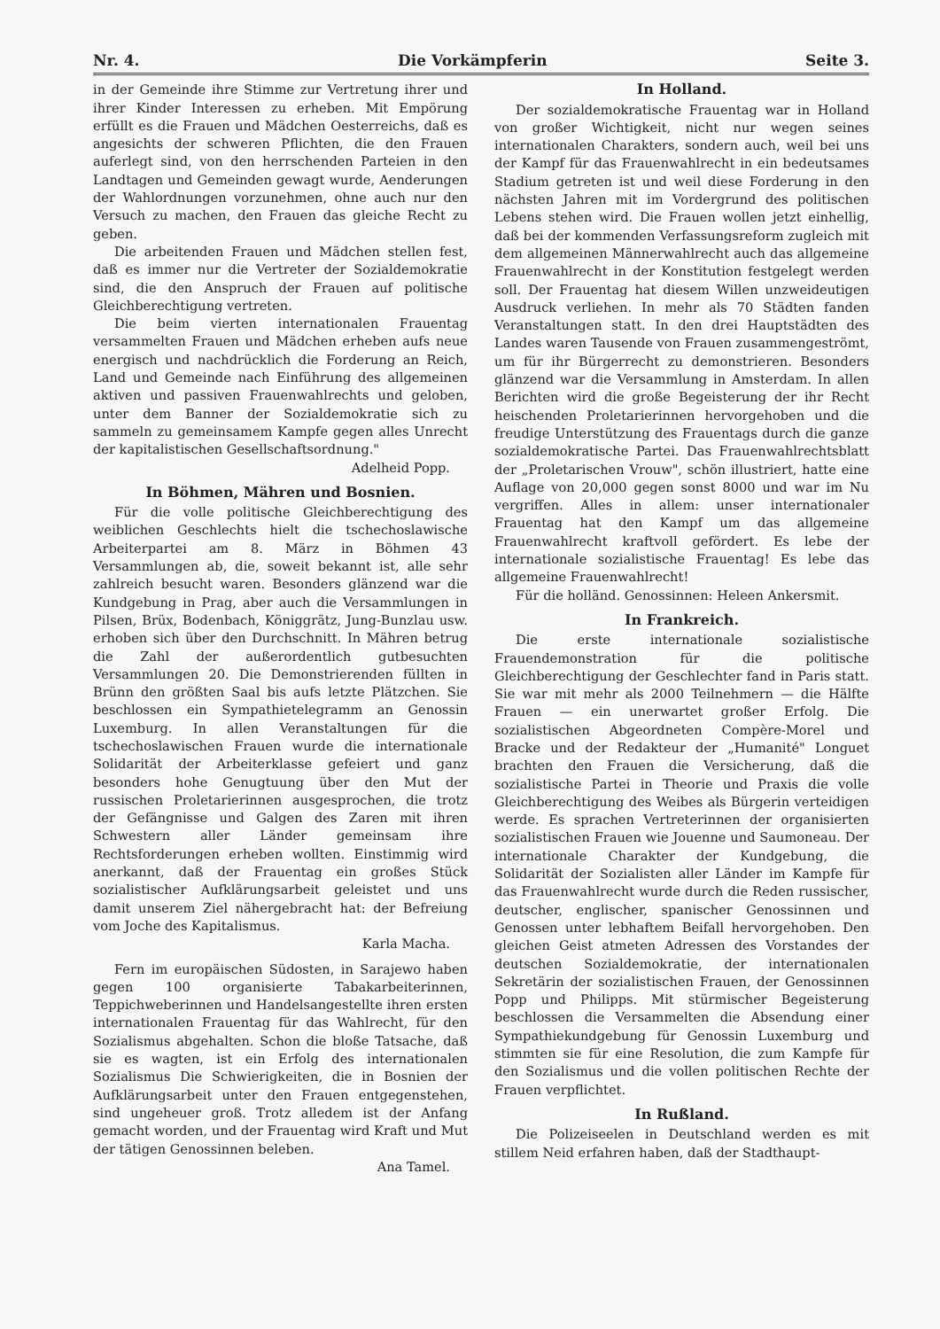Nr. 4. Die Vorkämpferin Seite 3.
in der Gemeinde ihre Stimme zur Vertretung ihrer und ihrer Kinder Interessen zu erheben. Mit Empörung erfüllt es die Frauen und Mädchen Oesterreichs, daß es angesichts der schweren Pflichten, die den Frauen auferlegt sind, von den herrschenden Parteien in den Landtagen und Gemeinden gewagt wurde, Aenderungen der Wahlordnungen vorzunehmen, ohne auch nur den Versuch zu machen, den Frauen das gleiche Recht zu geben.
Die arbeitenden Frauen und Mädchen stellen fest, daß es immer nur die Vertreter der Sozialdemokratie sind, die den Anspruch der Frauen auf politische Gleichberechtigung vertreten.
Die beim vierten internationalen Frauentag versammelten Frauen und Mädchen erheben aufs neue energisch und nachdrücklich die Forderung an Reich, Land und Gemeinde nach Einführung des allgemeinen aktiven und passiven Frauenwahlrechts und geloben, unter dem Banner der Sozialdemokratie sich zu sammeln zu gemeinsamem Kampfe gegen alles Unrecht der kapitalistischen Gesellschaftsordnung."
Adelheid Popp.
In Böhmen, Mähren und Bosnien.
Für die volle politische Gleichberechtigung des weiblichen Geschlechts hielt die tschechoslawische Arbeiterpartei am 8. März in Böhmen 43 Versammlungen ab, die, soweit bekannt ist, alle sehr zahlreich besucht waren. Besonders glänzend war die Kundgebung in Prag, aber auch die Versammlungen in Pilsen, Brüx, Bodenbach, Königgrätz, Jung-Bunzlau usw. erhoben sich über den Durchschnitt. In Mähren betrug die Zahl der außerordentlich gutbesuchten Versammlungen 20. Die Demonstrierenden füllten in Brünn den größten Saal bis aufs letzte Plätzchen. Sie beschlossen ein Sympathietelegramm an Genossin Luxemburg. In allen Veranstaltungen für die tschechoslawischen Frauen wurde die internationale Solidarität der Arbeiterklasse gefeiert und ganz besonders hohe Genugtuung über den Mut der russischen Proletarierinnen ausgesprochen, die trotz der Gefängnisse und Galgen des Zaren mit ihren Schwestern aller Länder gemeinsam ihre Rechtsforderungen erheben wollten. Einstimmig wird anerkannt, daß der Frauentag ein großes Stück sozialistischer Aufklärungsarbeit geleistet und uns damit unserem Ziel nähergebracht hat: der Befreiung vom Joche des Kapitalismus.
Karla Macha.
Fern im europäischen Südosten, in Sarajewo haben gegen 100 organisierte Tabakarbeiterinnen, Teppichweberinnen und Handelsangestellte ihren ersten internationalen Frauentag für das Wahlrecht, für den Sozialismus abgehalten. Schon die bloße Tatsache, daß sie es wagten, ist ein Erfolg des internationalen Sozialismus Die Schwierigkeiten, die in Bosnien der Aufklärungsarbeit unter den Frauen entgegenstehen, sind ungeheuer groß. Trotz alledem ist der Anfang gemacht worden, und der Frauentag wird Kraft und Mut der tätigen Genossinnen beleben.
Ana Tamel.
In Holland.
Der sozialdemokratische Frauentag war in Holland von großer Wichtigkeit, nicht nur wegen seines internationalen Charakters, sondern auch, weil bei uns der Kampf für das Frauenwahlrecht in ein bedeutsames Stadium getreten ist und weil diese Forderung in den nächsten Jahren mit im Vordergrund des politischen Lebens stehen wird. Die Frauen wollen jetzt einhellig, daß bei der kommenden Verfassungsreform zugleich mit dem allgemeinen Männerwahlrecht auch das allgemeine Frauenwahlrecht in der Konstitution festgelegt werden soll. Der Frauentag hat diesem Willen unzweideutigen Ausdruck verliehen. In mehr als 70 Städten fanden Veranstaltungen statt. In den drei Hauptstädten des Landes waren Tausende von Frauen zusammengeströmt, um für ihr Bürgerrecht zu demonstrieren. Besonders glänzend war die Versammlung in Amsterdam. In allen Berichten wird die große Begeisterung der ihr Recht heischenden Proletarierinnen hervorgehoben und die freudige Unterstützung des Frauentags durch die ganze sozialdemokratische Partei. Das Frauenwahlrechtsblatt der „Proletarischen Vrouw", schön illustriert, hatte eine Auflage von 20,000 gegen sonst 8000 und war im Nu vergriffen. Alles in allem: unser internationaler Frauentag hat den Kampf um das allgemeine Frauenwahlrecht kraftvoll gefördert. Es lebe der internationale sozialistische Frauentag! Es lebe das allgemeine Frauenwahlrecht!
Für die holländ. Genossinnen: Heleen Ankersmit.
In Frankreich.
Die erste internationale sozialistische Frauendemonstration für die politische Gleichberechtigung der Geschlechter fand in Paris statt. Sie war mit mehr als 2000 Teilnehmern — die Hälfte Frauen — ein unerwartet großer Erfolg. Die sozialistischen Abgeordneten Compère-Morel und Bracke und der Redakteur der „Humanité" Longuet brachten den Frauen die Versicherung, daß die sozialistische Partei in Theorie und Praxis die volle Gleichberechtigung des Weibes als Bürgerin verteidigen werde. Es sprachen Vertreterinnen der organisierten sozialistischen Frauen wie Jouenne und Saumoneau. Der internationale Charakter der Kundgebung, die Solidarität der Sozialisten aller Länder im Kampfe für das Frauenwahlrecht wurde durch die Reden russischer, deutscher, englischer, spanischer Genossinnen und Genossen unter lebhaftem Beifall hervorgehoben. Den gleichen Geist atmeten Adressen des Vorstandes der deutschen Sozialdemokratie, der internationalen Sekretärin der sozialistischen Frauen, der Genossinnen Popp und Philipps. Mit stürmischer Begeisterung beschlossen die Versammelten die Absendung einer Sympathiekundgebung für Genossin Luxemburg und stimmten sie für eine Resolution, die zum Kampfe für den Sozialismus und die vollen politischen Rechte der Frauen verpflichtet.
In Rußland.
Die Polizeiseelen in Deutschland werden es mit stillem Neid erfahren haben, daß der Stadthaupt-